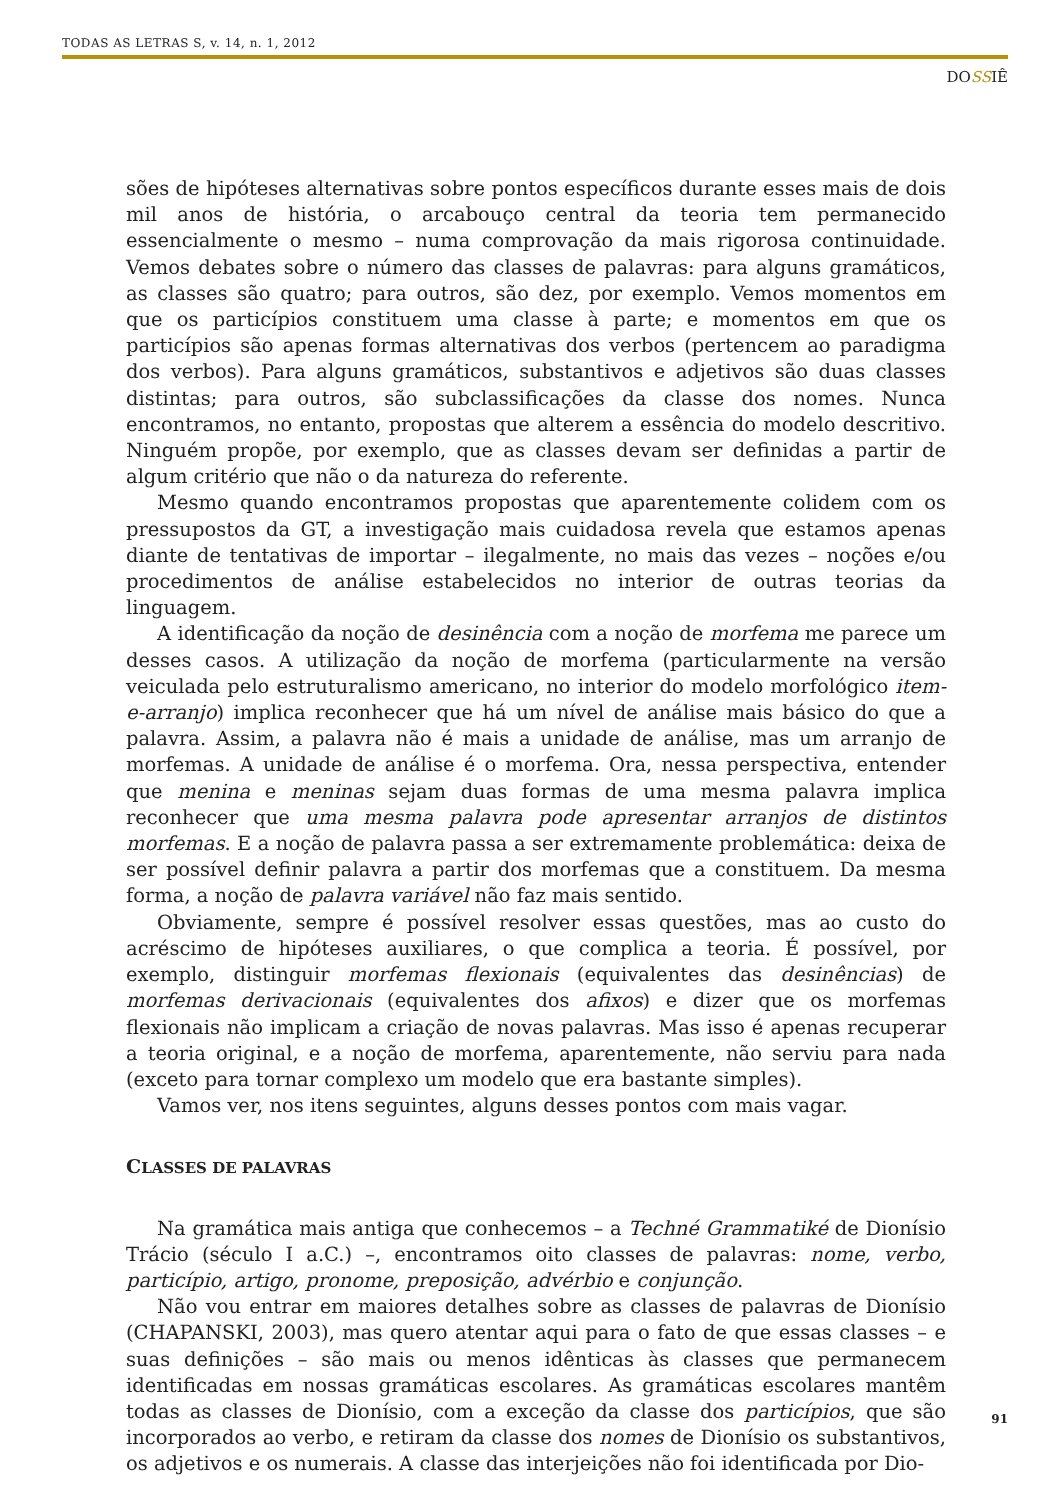TODAS AS LETRAS S, v. 14, n. 1, 2012
DOSSIÊ
sões de hipóteses alternativas sobre pontos específicos durante esses mais de dois mil anos de história, o arcabouço central da teoria tem permanecido essencialmente o mesmo – numa comprovação da mais rigorosa continuidade. Vemos debates sobre o número das classes de palavras: para alguns gramáticos, as classes são quatro; para outros, são dez, por exemplo. Vemos momentos em que os particípios constituem uma classe à parte; e momentos em que os particípios são apenas formas alternativas dos verbos (pertencem ao paradigma dos verbos). Para alguns gramáticos, substantivos e adjetivos são duas classes distintas; para outros, são subclassificações da classe dos nomes. Nunca encontramos, no entanto, propostas que alterem a essência do modelo descritivo. Ninguém propõe, por exemplo, que as classes devam ser definidas a partir de algum critério que não o da natureza do referente.
Mesmo quando encontramos propostas que aparentemente colidem com os pressupostos da GT, a investigação mais cuidadosa revela que estamos apenas diante de tentativas de importar – ilegalmente, no mais das vezes – noções e/ou procedimentos de análise estabelecidos no interior de outras teorias da linguagem.
A identificação da noção de desinência com a noção de morfema me parece um desses casos. A utilização da noção de morfema (particularmente na versão veiculada pelo estruturalismo americano, no interior do modelo morfológico item-e-arranjo) implica reconhecer que há um nível de análise mais básico do que a palavra. Assim, a palavra não é mais a unidade de análise, mas um arranjo de morfemas. A unidade de análise é o morfema. Ora, nessa perspectiva, entender que menina e meninas sejam duas formas de uma mesma palavra implica reconhecer que uma mesma palavra pode apresentar arranjos de distintos morfemas. E a noção de palavra passa a ser extremamente problemática: deixa de ser possível definir palavra a partir dos morfemas que a constituem. Da mesma forma, a noção de palavra variável não faz mais sentido.
Obviamente, sempre é possível resolver essas questões, mas ao custo do acréscimo de hipóteses auxiliares, o que complica a teoria. É possível, por exemplo, distinguir morfemas flexionais (equivalentes das desinências) de morfemas derivacionais (equivalentes dos afixos) e dizer que os morfemas flexionais não implicam a criação de novas palavras. Mas isso é apenas recuperar a teoria original, e a noção de morfema, aparentemente, não serviu para nada (exceto para tornar complexo um modelo que era bastante simples).
Vamos ver, nos itens seguintes, alguns desses pontos com mais vagar.
CLASSES DE PALAVRAS
Na gramática mais antiga que conhecemos – a Techné Grammatiké de Dionísio Trácio (século I a.C.) –, encontramos oito classes de palavras: nome, verbo, particípio, artigo, pronome, preposição, advérbio e conjunção.
Não vou entrar em maiores detalhes sobre as classes de palavras de Dionísio (CHAPANSKI, 2003), mas quero atentar aqui para o fato de que essas classes – e suas definições – são mais ou menos idênticas às classes que permanecem identificadas em nossas gramáticas escolares. As gramáticas escolares mantêm todas as classes de Dionísio, com a exceção da classe dos particípios, que são incorporados ao verbo, e retiram da classe dos nomes de Dionísio os substantivos, os adjetivos e os numerais. A classe das interjeições não foi identificada por Dio-
91